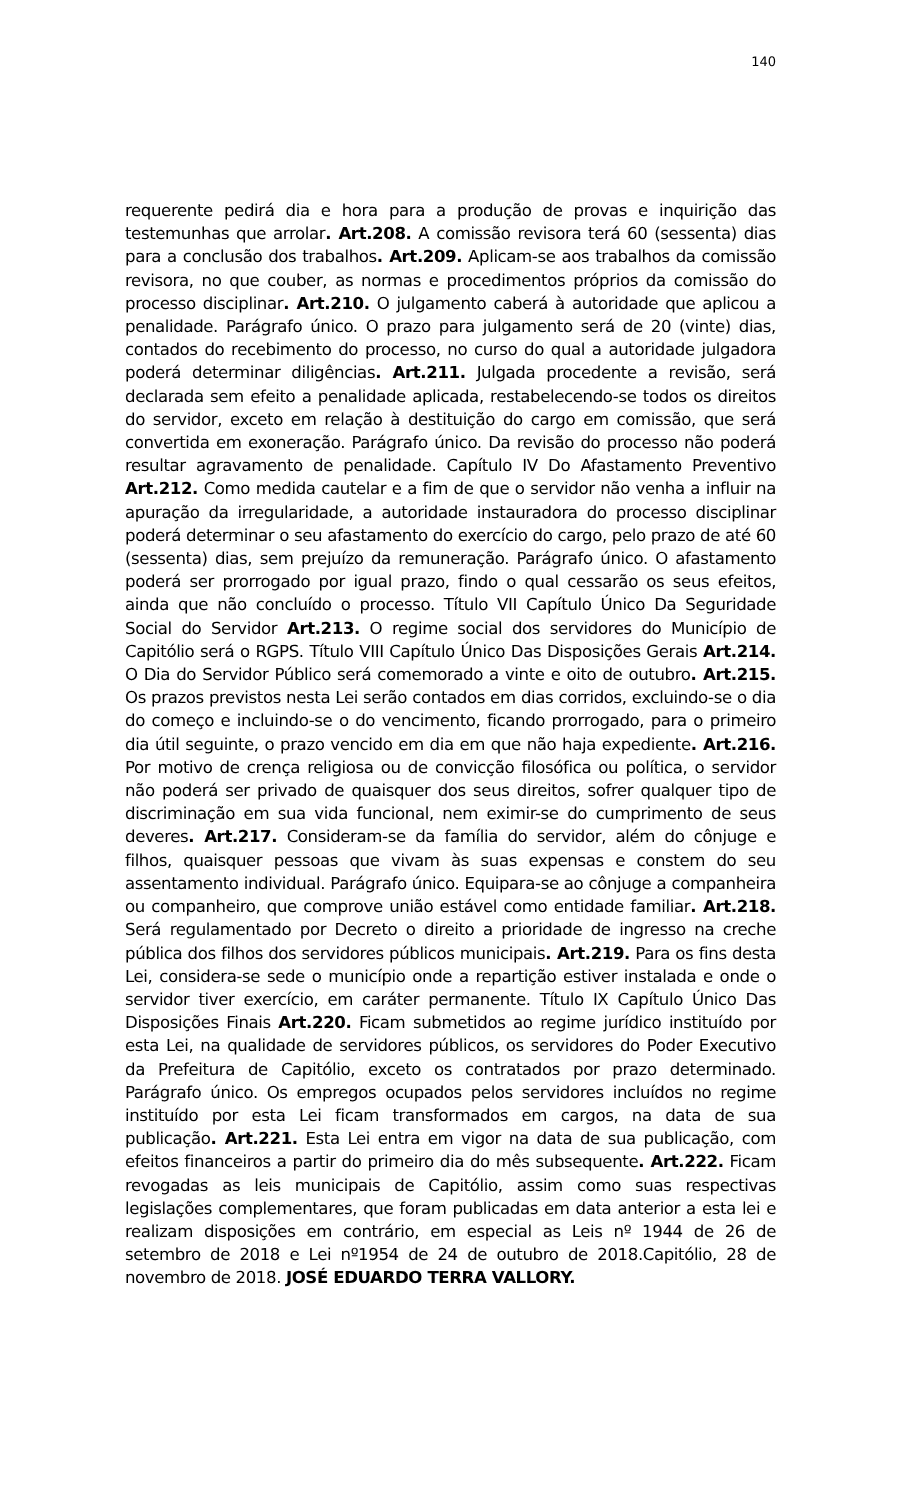140
requerente pedirá dia e hora para a produção de provas e inquirição das testemunhas que arrolar. Art.208. A comissão revisora terá 60 (sessenta) dias para a conclusão dos trabalhos. Art.209. Aplicam-se aos trabalhos da comissão revisora, no que couber, as normas e procedimentos próprios da comissão do processo disciplinar. Art.210. O julgamento caberá à autoridade que aplicou a penalidade. Parágrafo único. O prazo para julgamento será de 20 (vinte) dias, contados do recebimento do processo, no curso do qual a autoridade julgadora poderá determinar diligências. Art.211. Julgada procedente a revisão, será declarada sem efeito a penalidade aplicada, restabelecendo-se todos os direitos do servidor, exceto em relação à destituição do cargo em comissão, que será convertida em exoneração. Parágrafo único. Da revisão do processo não poderá resultar agravamento de penalidade. Capítulo IV Do Afastamento Preventivo Art.212. Como medida cautelar e a fim de que o servidor não venha a influir na apuração da irregularidade, a autoridade instauradora do processo disciplinar poderá determinar o seu afastamento do exercício do cargo, pelo prazo de até 60 (sessenta) dias, sem prejuízo da remuneração. Parágrafo único. O afastamento poderá ser prorrogado por igual prazo, findo o qual cessarão os seus efeitos, ainda que não concluído o processo. Título VII Capítulo Único Da Seguridade Social do Servidor Art.213. O regime social dos servidores do Município de Capitólio será o RGPS. Título VIII Capítulo Único Das Disposições Gerais Art.214. O Dia do Servidor Público será comemorado a vinte e oito de outubro. Art.215. Os prazos previstos nesta Lei serão contados em dias corridos, excluindo-se o dia do começo e incluindo-se o do vencimento, ficando prorrogado, para o primeiro dia útil seguinte, o prazo vencido em dia em que não haja expediente. Art.216. Por motivo de crença religiosa ou de convicção filosófica ou política, o servidor não poderá ser privado de quaisquer dos seus direitos, sofrer qualquer tipo de discriminação em sua vida funcional, nem eximir-se do cumprimento de seus deveres. Art.217. Consideram-se da família do servidor, além do cônjuge e filhos, quaisquer pessoas que vivam às suas expensas e constem do seu assentamento individual. Parágrafo único. Equipara-se ao cônjuge a companheira ou companheiro, que comprove união estável como entidade familiar. Art.218. Será regulamentado por Decreto o direito a prioridade de ingresso na creche pública dos filhos dos servidores públicos municipais. Art.219. Para os fins desta Lei, considera-se sede o município onde a repartição estiver instalada e onde o servidor tiver exercício, em caráter permanente. Título IX Capítulo Único Das Disposições Finais Art.220. Ficam submetidos ao regime jurídico instituído por esta Lei, na qualidade de servidores públicos, os servidores do Poder Executivo da Prefeitura de Capitólio, exceto os contratados por prazo determinado. Parágrafo único. Os empregos ocupados pelos servidores incluídos no regime instituído por esta Lei ficam transformados em cargos, na data de sua publicação. Art.221. Esta Lei entra em vigor na data de sua publicação, com efeitos financeiros a partir do primeiro dia do mês subsequente. Art.222. Ficam revogadas as leis municipais de Capitólio, assim como suas respectivas legislações complementares, que foram publicadas em data anterior a esta lei e realizam disposições em contrário, em especial as Leis nº 1944 de 26 de setembro de 2018 e Lei nº1954 de 24 de outubro de 2018.Capitólio, 28 de novembro de 2018. JOSÉ EDUARDO TERRA VALLORY.